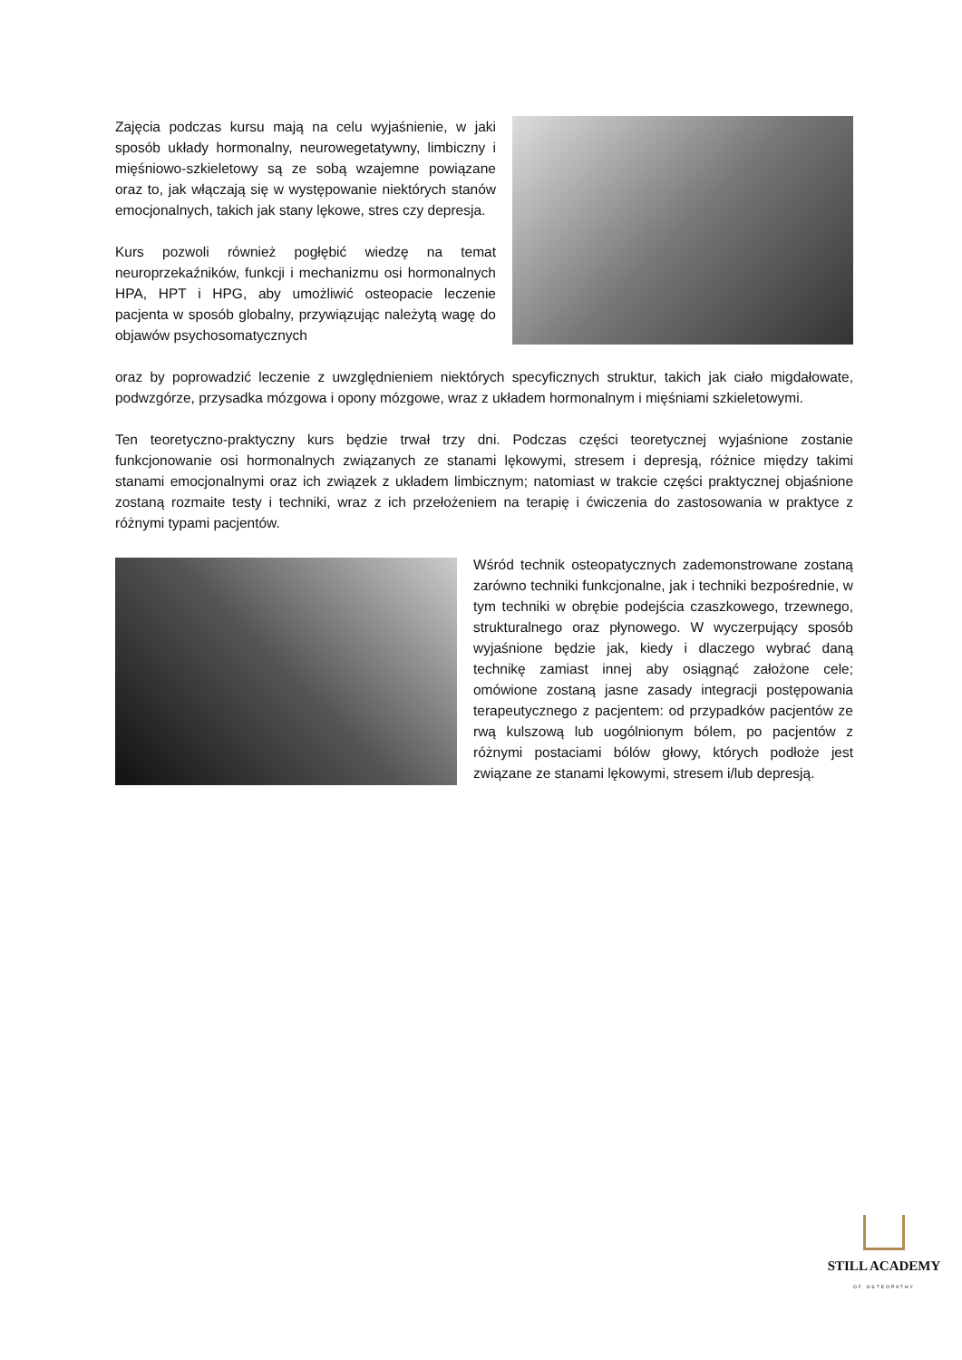Zajęcia podczas kursu mają na celu wyjaśnienie, w jaki sposób układy hormonalny, neurowegetatywny, limbiczny i mięśniowo-szkieletowy są ze sobą wzajemne powiązane oraz to, jak włączają się w występowanie niektórych stanów emocjonalnych, takich jak stany lękowe, stres czy depresja.
Kurs pozwoli również pogłębić wiedzę na temat neuroprzekaźników, funkcji i mechanizmu osi hormonalnych HPA, HPT i HPG, aby umożliwić osteopacie leczenie pacjenta w sposób globalny, przywiązując należytą wagę do objawów psychosomatycznych
oraz by poprowadzić leczenie z uwzględnieniem niektórych specyficznych struktur, takich jak ciało migdałowate, podwzgórze, przysadka mózgowa i opony mózgowe, wraz z układem hormonalnym i mięśniami szkieletowymi.
Ten teoretyczno-praktyczny kurs będzie trwał trzy dni. Podczas części teoretycznej wyjaśnione zostanie funkcjonowanie osi hormonalnych związanych ze stanami lękowymi, stresem i depresją, różnice między takimi stanami emocjonalnymi oraz ich związek z układem limbicznym; natomiast w trakcie części praktycznej objaśnione zostaną rozmaite testy i techniki, wraz z ich przełożeniem na terapię i ćwiczenia do zastosowania w praktyce z różnymi typami pacjentów.
Wśród technik osteopatycznych zademonstrowane zostaną zarówno techniki funkcjonalne, jak i techniki bezpośrednie, w tym techniki w obrębie podejścia czaszkowego, trzewnego, strukturalnego oraz płynowego. W wyczerpujący sposób wyjaśnione będzie jak, kiedy i dlaczego wybrać daną technikę zamiast innej aby osiągnąć założone cele; omówione zostaną jasne zasady integracji postępowania terapeutycznego z pacjentem: od przypadków pacjentów ze rwą kulszową lub uogólnionym bólem, po pacjentów z różnymi postaciami bólów głowy, których podłoże jest związane ze stanami lękowymi, stresem i/lub depresją.
STILL ACADEMY
OF OSTEOPATHY